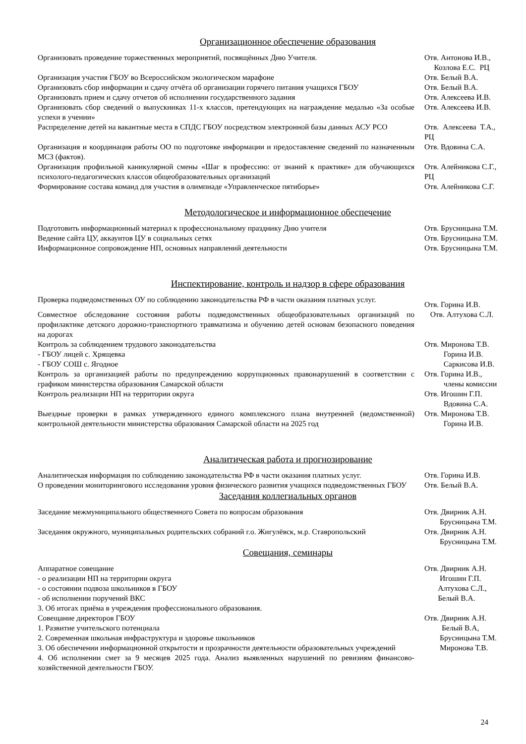Организационное обеспечение образования
Организовать проведение торжественных мероприятий, посвящённых Дню Учителя. Отв. Антонова И.В., Козлова Е.С. РЦ
Организация участия ГБОУ во Всероссийском экологическом марафоне Отв. Белый В.А.
Организовать сбор информации и сдачу отчёта об организации горячего питания учащихся ГБОУ
Отв. Белый В.А.
Организовать прием и сдачу отчетов об исполнении государственного задания Отв. Алексеева И.В.
Организовать сбор сведений о выпускниках 11-х классов, претендующих на награждение медалью «За особые успехи в учении»
Отв. Алексеева И.В.
Распределение детей на вакантные места в СПДС ГБОУ посредством электронной базы данных АСУ РСО
Отв. Алексеева Т.А., РЦ
Организация и координация работы ОО по подготовке информации и предоставление сведений по назначенным МСЗ (фактов).
Отв. Вдовина С.А.
Организация профильной каникулярной смены «Шаг в профессию: от знаний к практике» для обучающихся психолого-педагогических классов общеобразовательных организаций
Отв. Алейникова С.Г., РЦ
Формирование состава команд для участия в олимпиаде «Управленческое пятиборье» Отв. Алейникова С.Г.
Методологическое и информационное обеспечение
Подготовить информационный материал к профессиональному празднику Дню учителя Отв. Брусницына Т.М.
Ведение сайта ЦУ, аккаунтов ЦУ в социальных сетях Отв. Брусницына Т.М.
Информационное сопровождение НП, основных направлений деятельности Отв. Брусницына Т.М.
Инспектирование, контроль и надзор в сфере образования
Проверка подведомственных ОУ по соблюдению законодательства РФ в части оказания платных услуг.
Отв. Горина И.В.
Совместное обследование состояния работы подведомственных общеобразовательных организаций по профилактике детского дорожно-транспортного травматизма и обучению детей основам безопасного поведения на дорогах
Отв. Алтухова С.Л.
Контроль за соблюдением трудового законодательства
- ГБОУ лицей с. Хрящевка
- ГБОУ СОШ с. Ягодное
Отв. Миронова Т.В. Горина И.В. Саркисова И.В.
Контроль за организацией работы по предупреждению коррупционных правонарушений в соответствии с графиком министерства образования Самарской области
Отв. Горина И.В., члены комиссии
Контроль реализации НП на территории округа Отв. Игошин Г.П. Вдовина С.А.
Выездные проверки в рамках утвержденного единого комплексного плана внутренней (ведомственной) контрольной деятельности министерства образования Самарской области на 2025 год
Отв. Миронова Т.В. Горина И.В.
Аналитическая работа и прогнозирование
Аналитическая информация по соблюдению законодательства РФ в части оказания платных услуг.
Отв. Горина И.В.
О проведении мониторингового исследования уровня физического развития учащихся подведомственных ГБОУ
Отв. Белый В.А.
Заседания коллегиальных органов
Заседание межмуниципального общественного Совета по вопросам образования Отв. Двирник А.Н. Брусницына Т.М.
Заседания окружного, муниципальных родительских собраний г.о. Жигулёвск, м.р. Ставропольский
Отв. Двирник А.Н. Брусницына Т.М.
Совещания, семинары
Аппаратное совещание
- о реализации НП на территории округа
- о состоянии подвоза школьников в ГБОУ
- об исполнении поручений ВКС
3. Об итогах приёма в учреждения профессионального образования.
Отв. Двирник А.Н. Игошин Г.П. Алтухова С.Л., Белый В.А.
Совещание директоров ГБОУ
1. Развитие учительского потенциала
2. Современная школьная инфраструктура и здоровье школьников
3. Об обеспечении информационной открытости и прозрачности деятельности образовательных учреждений
4. Об исполнении смет за 9 месяцев 2025 года. Анализ выявленных нарушений по ревизиям финансово-хозяйственной деятельности ГБОУ.
Отв. Двирник А.Н. Белый В.А, Брусницына Т.М. Миронова Т.В.
24